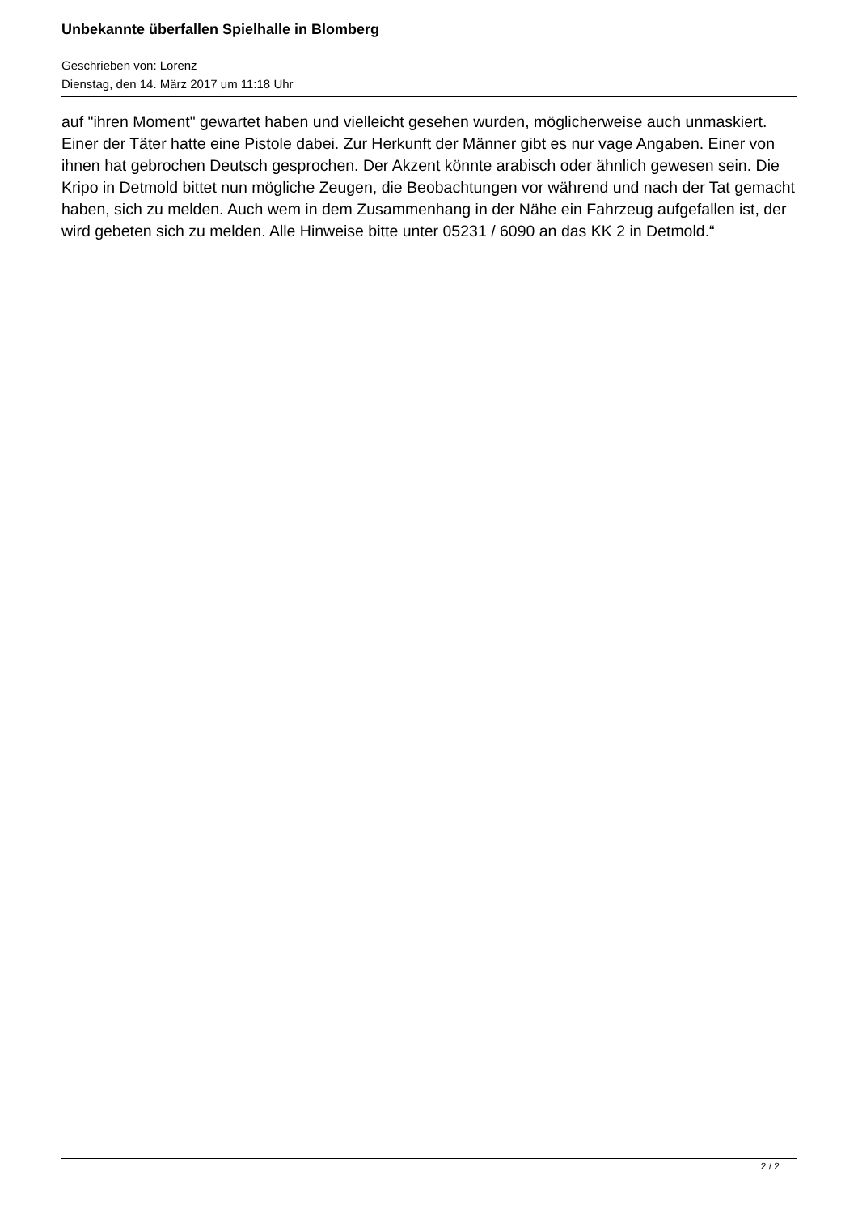Unbekannte überfallen Spielhalle in Blomberg
Geschrieben von: Lorenz
Dienstag, den 14. März 2017 um 11:18 Uhr
auf "ihren Moment" gewartet haben und vielleicht gesehen wurden, möglicherweise auch unmaskiert. Einer der Täter hatte eine Pistole dabei. Zur Herkunft der Männer gibt es nur vage Angaben. Einer von ihnen hat gebrochen Deutsch gesprochen. Der Akzent könnte arabisch oder ähnlich gewesen sein. Die Kripo in Detmold bittet nun mögliche Zeugen, die Beobachtungen vor während und nach der Tat gemacht haben, sich zu melden. Auch wem in dem Zusammenhang in der Nähe ein Fahrzeug aufgefallen ist, der wird gebeten sich zu melden. Alle Hinweise bitte unter 05231 / 6090 an das KK 2 in Detmold.“
2 / 2